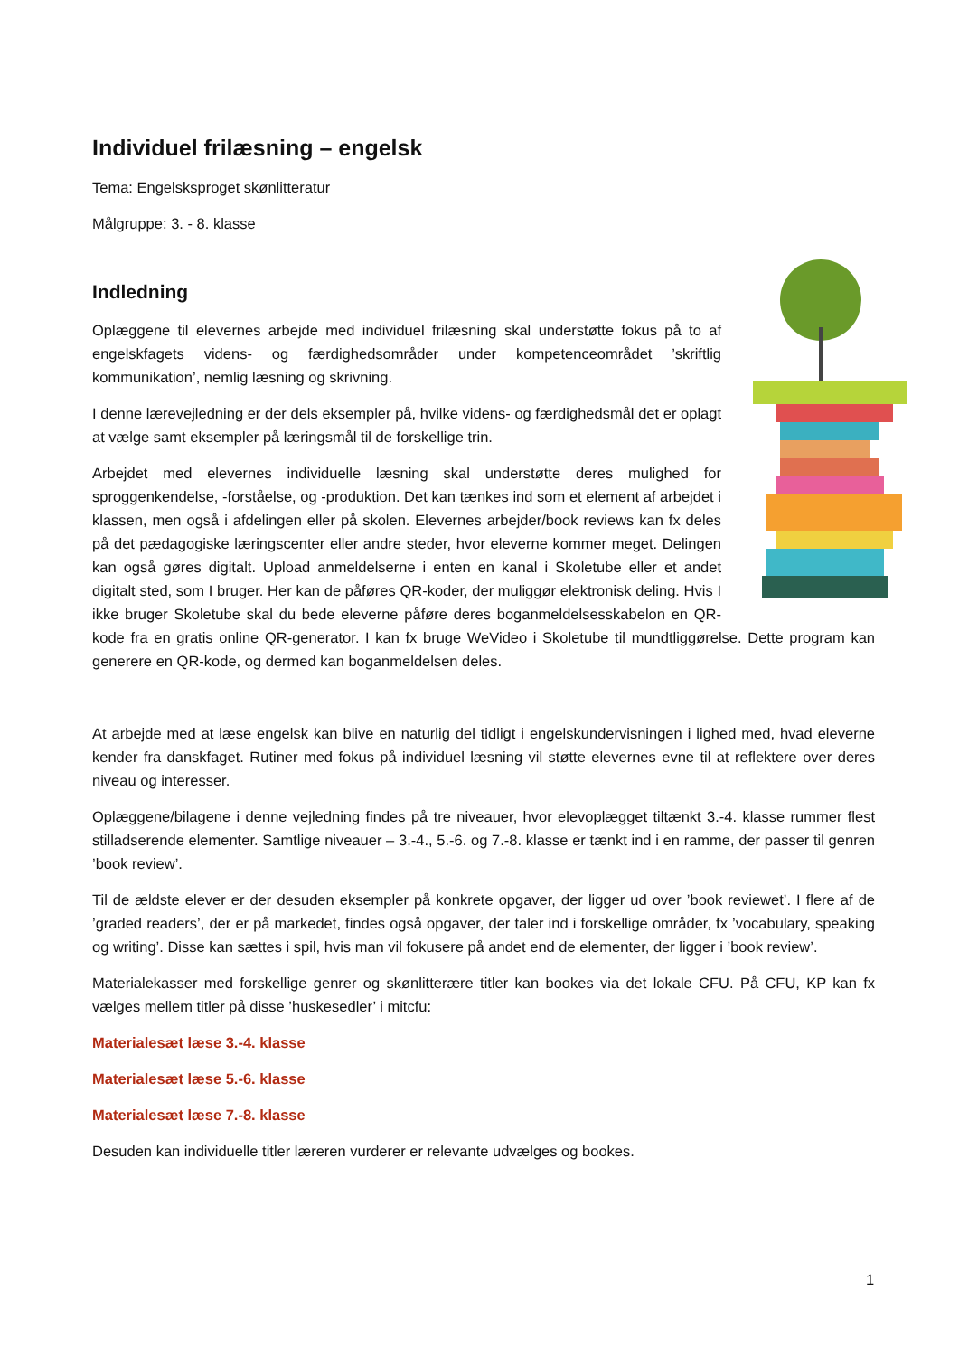Individuel frilæsning – engelsk
Tema: Engelsksproget skønlitteratur
Målgruppe: 3. - 8. klasse
Indledning
Oplæggene til elevernes arbejde med individuel frilæsning skal understøtte fokus på to af engelskfagets videns- og færdighedsområder under kompetenceområdet ’skriftlig kommunikation’, nemlig læsning og skrivning.
I denne lærevejledning er der dels eksempler på, hvilke videns- og færdighedsmål det er oplagt at vælge samt eksempler på læringsmål til de forskellige trin.
Arbejdet med elevernes individuelle læsning skal understøtte deres mulighed for sproggenkendelse, -forståelse, og -produktion. Det kan tænkes ind som et element af arbejdet i klassen, men også i afdelingen eller på skolen. Elevernes arbejder/book reviews kan fx deles på det pædagogiske læringscenter eller andre steder, hvor eleverne kommer meget. Delingen kan også gøres digitalt. Upload anmeldelserne i enten en kanal i Skoletube eller et andet digitalt sted, som I bruger. Her kan de påføres QR-koder, der muliggør elektronisk deling. Hvis I ikke bruger Skoletube skal du bede eleverne påføre deres boganmeldelsesskabelon en QR-kode fra en gratis online QR-generator. I kan fx bruge WeVideo i Skoletube til mundtliggørelse. Dette program kan generere en QR-kode, og dermed kan boganmeldelsen deles.
At arbejde med at læse engelsk kan blive en naturlig del tidligt i engelskundervisningen i lighed med, hvad eleverne kender fra danskfaget. Rutiner med fokus på individuel læsning vil støtte elevernes evne til at reflektere over deres niveau og interesser.
Oplæggene/bilagene i denne vejledning findes på tre niveauer, hvor elevoplægget tiltænkt 3.-4. klasse rummer flest stilladserende elementer. Samtlige niveauer – 3.-4., 5.-6. og 7.-8. klasse er tænkt ind i en ramme, der passer til genren ’book review’.
Til de ældste elever er der desuden eksempler på konkrete opgaver, der ligger ud over ’book reviewet’. I flere af de ’graded readers’, der er på markedet, findes også opgaver, der taler ind i forskellige områder, fx ’vocabulary, speaking og writing’. Disse kan sættes i spil, hvis man vil fokusere på andet end de elementer, der ligger i ’book review’.
Materialekasser med forskellige genrer og skønlitterære titler kan bookes via det lokale CFU. På CFU, KP kan fx vælges mellem titler på disse ’huskesedler’ i mitcfu:
Materialesæt læse 3.-4. klasse
Materialesæt læse 5.-6. klasse
Materialesæt læse 7.-8. klasse
Desuden kan individuelle titler læreren vurderer er relevante udvælges og bookes.
1